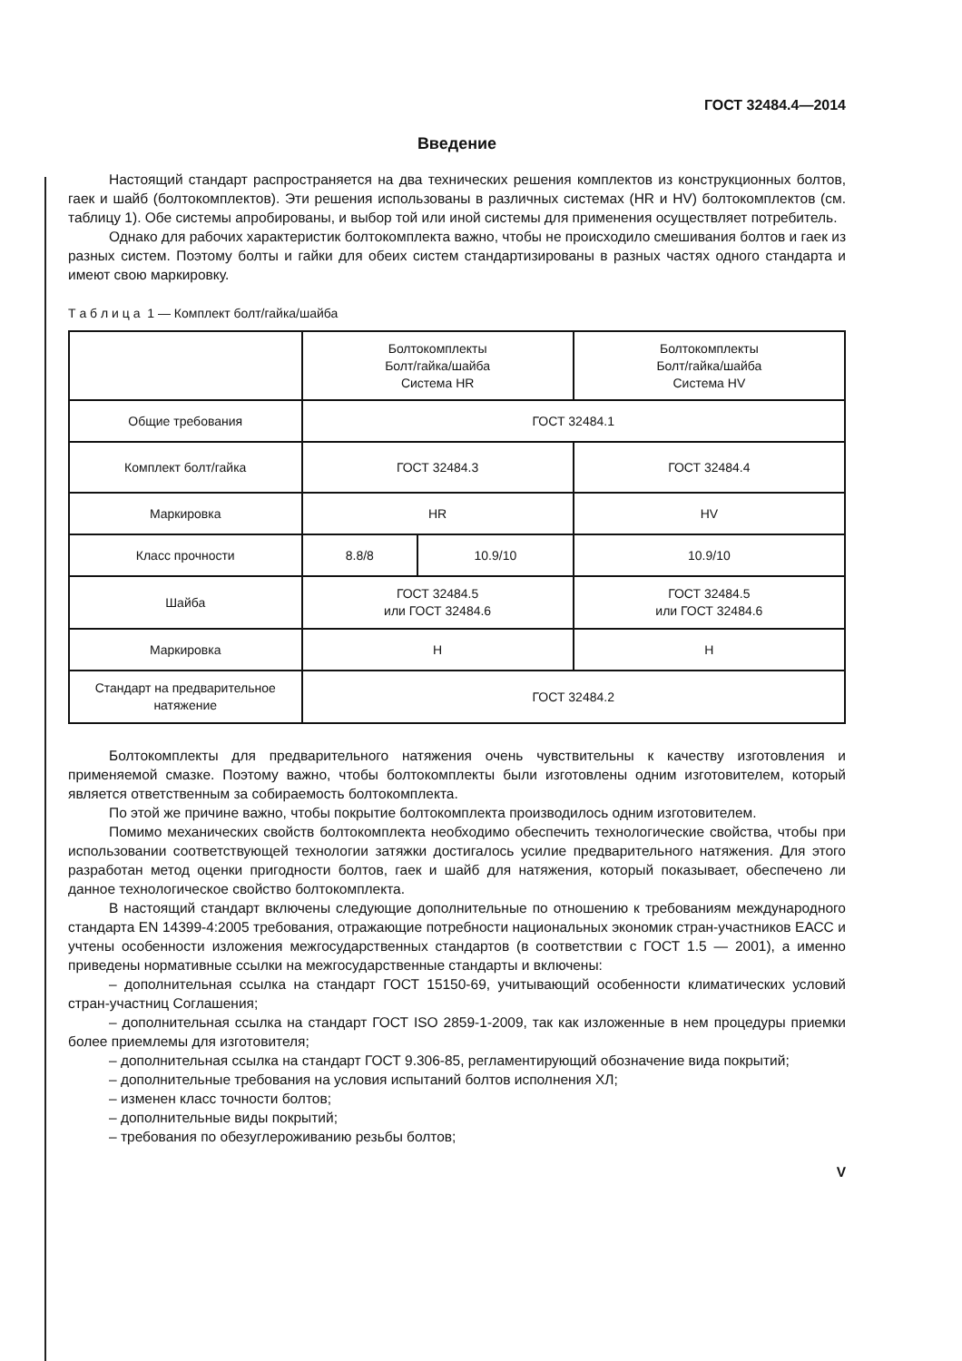ГОСТ 32484.4—2014
Введение
Настоящий стандарт распространяется на два технических решения комплектов из конструкционных болтов, гаек и шайб (болтокомплектов). Эти решения использованы в различных системах (HR и HV) болтокомплектов (см. таблицу 1). Обе системы апробированы, и выбор той или иной системы для применения осуществляет потребитель.
Однако для рабочих характеристик болтокомплекта важно, чтобы не происходило смешивания болтов и гаек из разных систем. Поэтому болты и гайки для обеих систем стандартизированы в разных частях одного стандарта и имеют свою маркировку.
Т а б л и ц а 1 — Комплект болт/гайка/шайба
| | Болтокомплекты Болт/гайка/шайба Система HR | | Болтокомплекты Болт/гайка/шайба Система HV |
| Общие требования | ГОСТ 32484.1 | | |
| Комплект болт/гайка | ГОСТ 32484.3 | | ГОСТ 32484.4 |
| Маркировка | HR | | HV |
| Класс прочности | 8.8/8 | 10.9/10 | 10.9/10 |
| Шайба | ГОСТ 32484.5 или ГОСТ 32484.6 | | ГОСТ 32484.5 или ГОСТ 32484.6 |
| Маркировка | H | | H |
| Стандарт на предварительное натяжение | ГОСТ 32484.2 | | |
Болтокомплекты для предварительного натяжения очень чувствительны к качеству изготовления и применяемой смазке. Поэтому важно, чтобы болтокомплекты были изготовлены одним изготовителем, который является ответственным за собираемость болтокомплекта.
По этой же причине важно, чтобы покрытие болтокомплекта производилось одним изготовителем.
Помимо механических свойств болтокомплекта необходимо обеспечить технологические свойства, чтобы при использовании соответствующей технологии затяжки достигалось усилие предварительного натяжения. Для этого разработан метод оценки пригодности болтов, гаек и шайб для натяжения, который показывает, обеспечено ли данное технологическое свойство болтокомплекта.
В настоящий стандарт включены следующие дополнительные по отношению к требованиям международного стандарта EN 14399-4:2005 требования, отражающие потребности национальных экономик стран-участников ЕАСС и учтены особенности изложения межгосударственных стандартов (в соответствии с ГОСТ 1.5 — 2001), а именно приведены нормативные ссылки на межгосударственные стандарты и включены:
– дополнительная ссылка на стандарт ГОСТ 15150-69, учитывающий особенности климатических условий стран-участниц Соглашения;
– дополнительная ссылка на стандарт ГОСТ ISO 2859-1-2009, так как изложенные в нем процедуры приемки более приемлемы для изготовителя;
– дополнительная ссылка на стандарт ГОСТ 9.306-85, регламентирующий обозначение вида покрытий;
– дополнительные требования на условия испытаний болтов исполнения ХЛ;
– изменен класс точности болтов;
– дополнительные виды покрытий;
– требования по обезуглероживанию резьбы болтов;
V